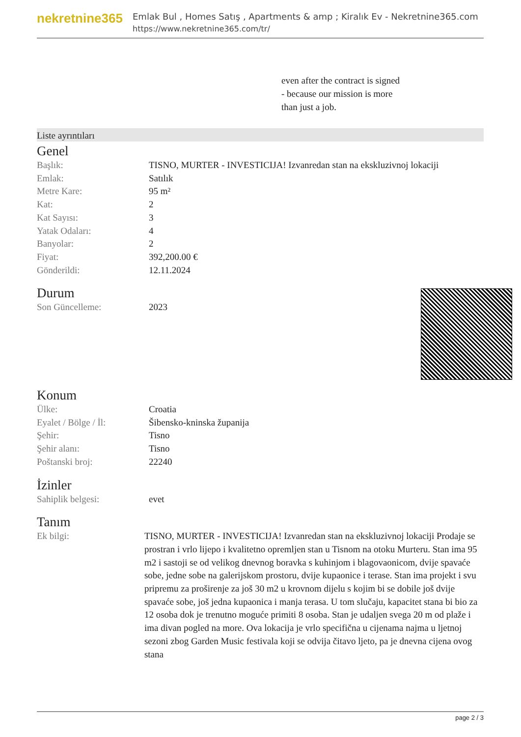nekretnine365
Emlak Bul , Homes Satış , Apartments & amp ; Kiralık Ev - Nekretnine365.com
https://www.nekretnine365.com/tr/
even after the contract is signed
- because our mission is more
than just a job.
Liste ayrıntıları
Genel
| Başlık: | TISNO, MURTER - INVESTICIJA! Izvanredan stan na ekskluzivnoj lokaciji |
| Emlak: | Satılık |
| Metre Kare: | 95 m² |
| Kat: | 2 |
| Kat Sayısı: | 3 |
| Yatak Odaları: | 4 |
| Banyolar: | 2 |
| Fiyat: | 392,200.00 € |
| Gönderildi: | 12.11.2024 |
Durum
| Son Güncelleme: | 2023 |
Konum
| Ülke: | Croatia |
| Eyalet / Bölge / İl: | Šibensko-kninska županija |
| Şehir: | Tisno |
| Şehir alanı: | Tisno |
| Poštanski broj: | 22240 |
İzinler
| Sahiplik belgesi: | evet |
Tanım
| Ek bilgi: | TISNO, MURTER - INVESTICIJA! Izvanredan stan na ekskluzivnoj lokaciji Prodaje se prostran i vrlo lijepo i kvalitetno opremljen stan u Tisnom na otoku Murteru. Stan ima 95 m2 i sastoji se od velikog dnevnog boravka s kuhinjom i blagovaonicom, dvije spavaće sobe, jedne sobe na galerijskom prostoru, dvije kupaonice i terase. Stan ima projekt i svu pripremu za proširenje za još 30 m2 u krovnom dijelu s kojim bi se dobile još dvije spavaće sobe, još jedna kupaonica i manja terasa. U tom slučaju, kapacitet stana bi bio za 12 osoba dok je trenutno moguće primiti 8 osoba. Stan je udaljen svega 20 m od plaže i ima divan pogled na more. Ova lokacija je vrlo specifična u cijenama najma u ljetnoj sezoni zbog Garden Music festivala koji se odvija čitavo ljeto, pa je dnevna cijena ovog stana |
page 2 / 3